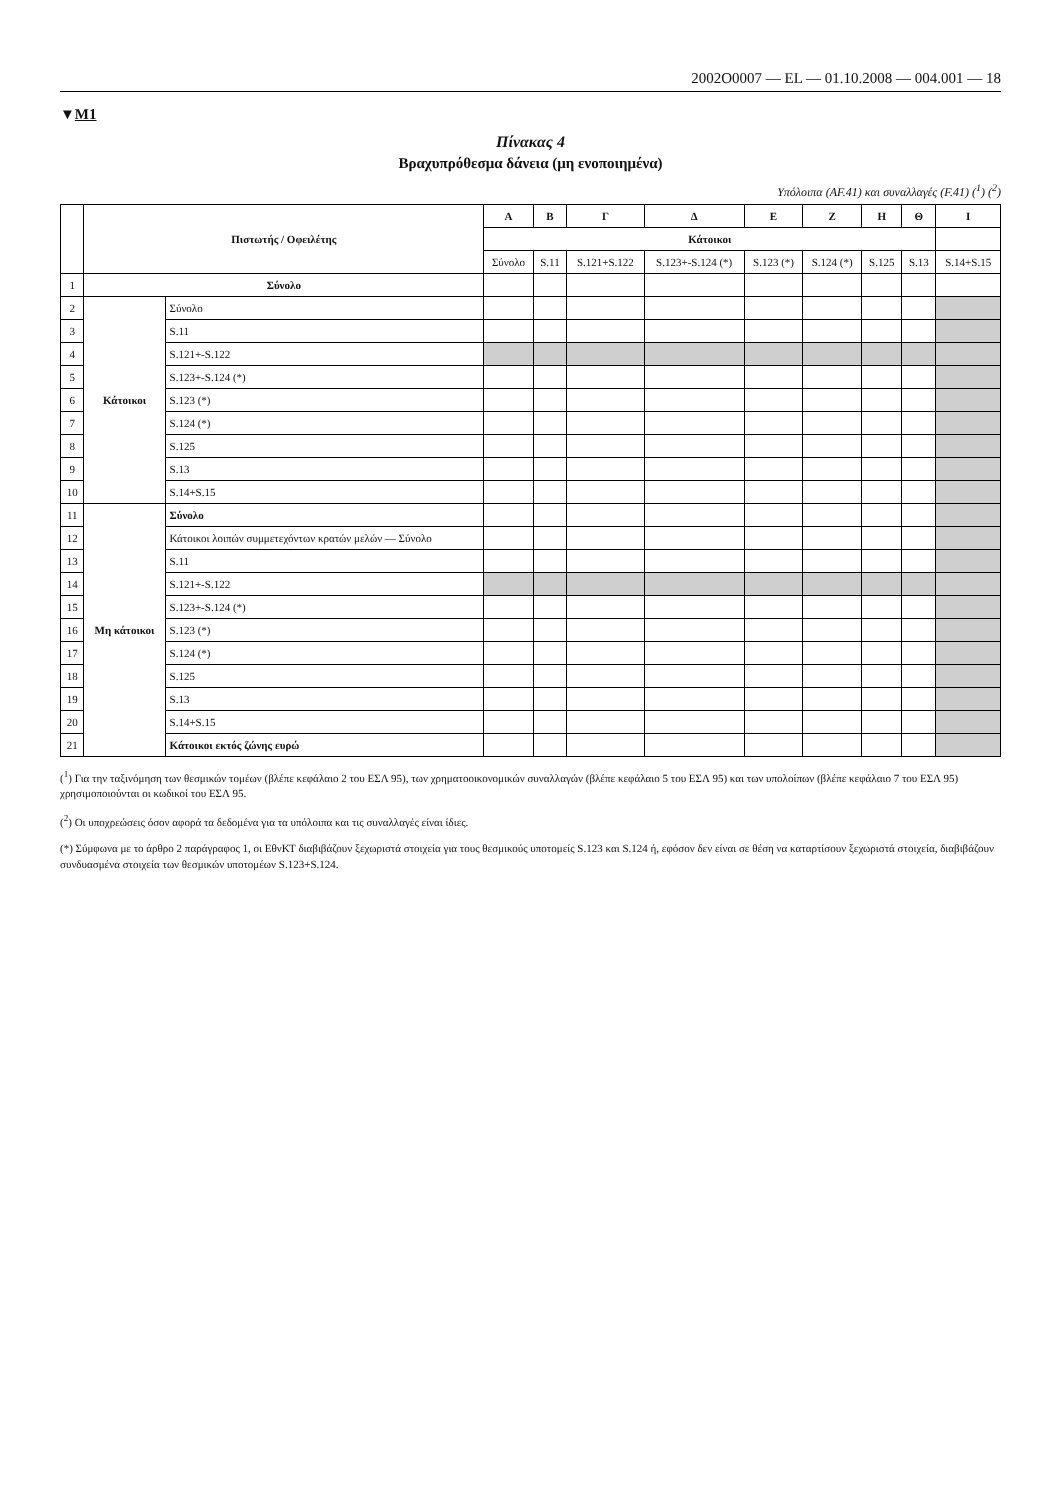2002O0007 — EL — 01.10.2008 — 004.001 — 18
▼M1
Πίνακας 4
Βραχυπρόθεσμα δάνεια (μη ενοποιημένα)
Υπόλοιπα (AF.41) και συναλλαγές (F.41) (<sup>1</sup>) (<sup>2</sup>)
| | Πιστωτής / Οφειλέτης | | Α | Β | Γ | Δ | Ε | Ζ | Η | Θ | Ι |
| --- | --- | --- | --- | --- | --- | --- | --- | --- | --- | --- | --- |
| | | | Κάτοικοι | | | | | | | | |
| | | | Σύνολο | S.11 | S.121+S.122 | S.123+-S.124 (*) | S.123 (*) | S.124 (*) | S.125 | S.13 | S.14+S.15 |
| 1 | Σύνολο | | | | | | | | | | |
| 2 | Κάτοικοι | Σύνολο | | | | | | | | | |
| 3 | | S.11 | | | | | | | | | |
| 4 | | S.121+-S.122 | | | | | | | | | |
| 5 | | S.123+-S.124 (*) | | | | | | | | | |
| 6 | | S.123 (*) | | | | | | | | | |
| 7 | | S.124 (*) | | | | | | | | | |
| 8 | | S.125 | | | | | | | | | |
| 9 | | S.13 | | | | | | | | | |
| 10 | | S.14+S.15 | | | | | | | | | |
| 11 | Μη κάτοικοι | Σύνολο | | | | | | | | | |
| 12 | | Κάτοικοι λοιπών συμμετεχόντων κρατών μελών — Σύνολο | | | | | | | | | |
| 13 | | S.11 | | | | | | | | | |
| 14 | | S.121+-S.122 | | | | | | | | | |
| 15 | | S.123+-S.124 (*) | | | | | | | | | |
| 16 | | S.123 (*) | | | | | | | | | |
| 17 | | S.124 (*) | | | | | | | | | |
| 18 | | S.125 | | | | | | | | | |
| 19 | | S.13 | | | | | | | | | |
| 20 | | S.14+S.15 | | | | | | | | | |
| 21 | | Κάτοικοι εκτός ζώνης ευρώ | | | | | | | | | |
(<sup>1</sup>) Για την ταξινόμηση των θεσμικών τομέων (βλέπε κεφάλαιο 2 του ΕΣΛ 95), των χρηματοοικονομικών συναλλαγών (βλέπε κεφάλαιο 5 του ΕΣΛ 95) και των υπολοίπων (βλέπε κεφάλαιο 7 του ΕΣΛ 95) χρησιμοποιούνται οι κωδικοί του ΕΣΛ 95.
(<sup>2</sup>) Οι υποχρεώσεις όσον αφορά τα δεδομένα για τα υπόλοιπα και τις συναλλαγές είναι ίδιες.
(*) Σύμφωνα με το άρθρο 2 παράγραφος 1, οι ΕθνΚΤ διαβιβάζουν ξεχωριστά στοιχεία για τους θεσμικούς υποτομείς S.123 και S.124 ή, εφόσον δεν είναι σε θέση να καταρτίσουν ξεχωριστά στοιχεία, διαβιβάζουν συνδυασμένα στοιχεία των θεσμικών υποτομέων S.123+S.124.